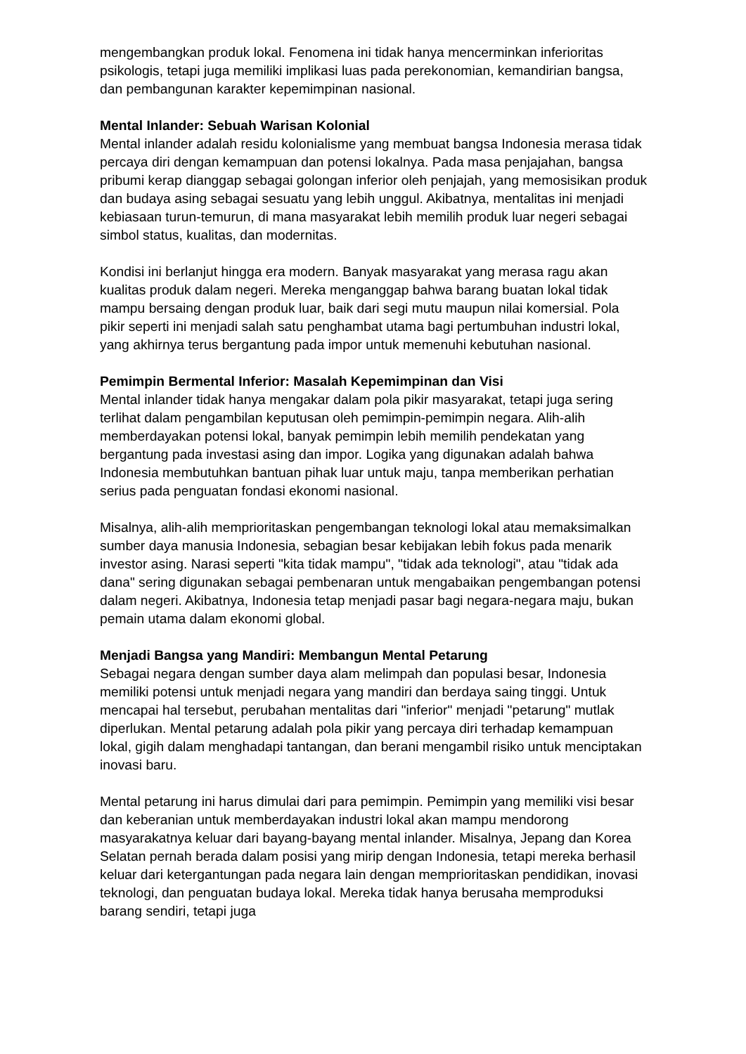mengembangkan produk lokal. Fenomena ini tidak hanya mencerminkan inferioritas psikologis, tetapi juga memiliki implikasi luas pada perekonomian, kemandirian bangsa, dan pembangunan karakter kepemimpinan nasional.
Mental Inlander: Sebuah Warisan Kolonial
Mental inlander adalah residu kolonialisme yang membuat bangsa Indonesia merasa tidak percaya diri dengan kemampuan dan potensi lokalnya. Pada masa penjajahan, bangsa pribumi kerap dianggap sebagai golongan inferior oleh penjajah, yang memosisikan produk dan budaya asing sebagai sesuatu yang lebih unggul. Akibatnya, mentalitas ini menjadi kebiasaan turun-temurun, di mana masyarakat lebih memilih produk luar negeri sebagai simbol status, kualitas, dan modernitas.
Kondisi ini berlanjut hingga era modern. Banyak masyarakat yang merasa ragu akan kualitas produk dalam negeri. Mereka menganggap bahwa barang buatan lokal tidak mampu bersaing dengan produk luar, baik dari segi mutu maupun nilai komersial. Pola pikir seperti ini menjadi salah satu penghambat utama bagi pertumbuhan industri lokal, yang akhirnya terus bergantung pada impor untuk memenuhi kebutuhan nasional.
Pemimpin Bermental Inferior: Masalah Kepemimpinan dan Visi
Mental inlander tidak hanya mengakar dalam pola pikir masyarakat, tetapi juga sering terlihat dalam pengambilan keputusan oleh pemimpin-pemimpin negara. Alih-alih memberdayakan potensi lokal, banyak pemimpin lebih memilih pendekatan yang bergantung pada investasi asing dan impor. Logika yang digunakan adalah bahwa Indonesia membutuhkan bantuan pihak luar untuk maju, tanpa memberikan perhatian serius pada penguatan fondasi ekonomi nasional.
Misalnya, alih-alih memprioritaskan pengembangan teknologi lokal atau memaksimalkan sumber daya manusia Indonesia, sebagian besar kebijakan lebih fokus pada menarik investor asing. Narasi seperti "kita tidak mampu", "tidak ada teknologi", atau "tidak ada dana" sering digunakan sebagai pembenaran untuk mengabaikan pengembangan potensi dalam negeri. Akibatnya, Indonesia tetap menjadi pasar bagi negara-negara maju, bukan pemain utama dalam ekonomi global.
Menjadi Bangsa yang Mandiri: Membangun Mental Petarung
Sebagai negara dengan sumber daya alam melimpah dan populasi besar, Indonesia memiliki potensi untuk menjadi negara yang mandiri dan berdaya saing tinggi. Untuk mencapai hal tersebut, perubahan mentalitas dari "inferior" menjadi "petarung" mutlak diperlukan. Mental petarung adalah pola pikir yang percaya diri terhadap kemampuan lokal, gigih dalam menghadapi tantangan, dan berani mengambil risiko untuk menciptakan inovasi baru.
Mental petarung ini harus dimulai dari para pemimpin. Pemimpin yang memiliki visi besar dan keberanian untuk memberdayakan industri lokal akan mampu mendorong masyarakatnya keluar dari bayang-bayang mental inlander. Misalnya, Jepang dan Korea Selatan pernah berada dalam posisi yang mirip dengan Indonesia, tetapi mereka berhasil keluar dari ketergantungan pada negara lain dengan memprioritaskan pendidikan, inovasi teknologi, dan penguatan budaya lokal. Mereka tidak hanya berusaha memproduksi barang sendiri, tetapi juga